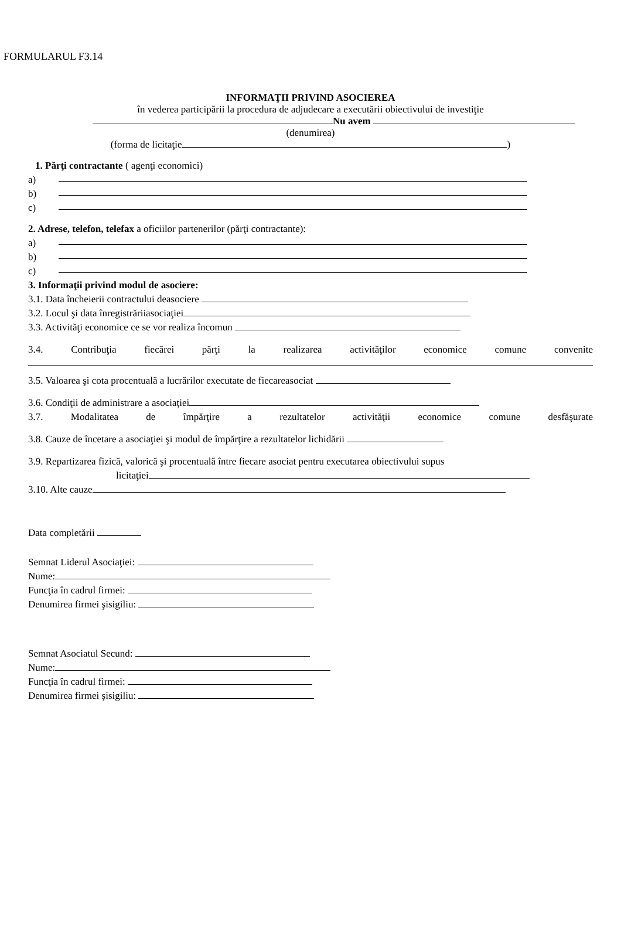FORMULARUL F3.14
INFORMAŢII PRIVIND ASOCIEREA
în vederea participării la procedura de adjudecare a executării obiectivului de investiţie
Nu avem
(denumirea)
(forma de licitaţie )
1. Părţi contractante ( agenţi economici)
a)
b)
c)
2. Adrese, telefon, telefax a oficiilor partenerilor (părţi contractante):
a)
b)
c)
3. Informaţii privind modul de asociere:
3.1. Data încheierii contractului deasociere
3.2. Locul şi data înregistrăriiasociaţiei
3.3. Activităţi economice ce se vor realiza încomun
3.4. Contribuţia fiecărei părţi la realizarea activităţilor economice comune convenite
3.5. Valoarea şi cota procentuală a lucrărilor executate de fiecareasociat
3.6. Condiţii de administrare a asociaţiei
3.7. Modalitatea de împărţire a rezultatelor activităţii economice comune desfăşurate
3.8. Cauze de încetare a asociaţiei şi modul de împărţire a rezultatelor lichidării
3.9. Repartizarea fizică, valorică şi procentuală între fiecare asociat pentru executarea obiectivului supus
licitaţiei
3.10. Alte cauze
Data completării
Semnat Liderul Asociaţiei:
Nume:
Funcţia în cadrul firmei:
Denumirea firmei şisigiliu:
Semnat Asociatul Secund:
Nume:
Funcţia în cadrul firmei:
Denumirea firmei şisigiliu: